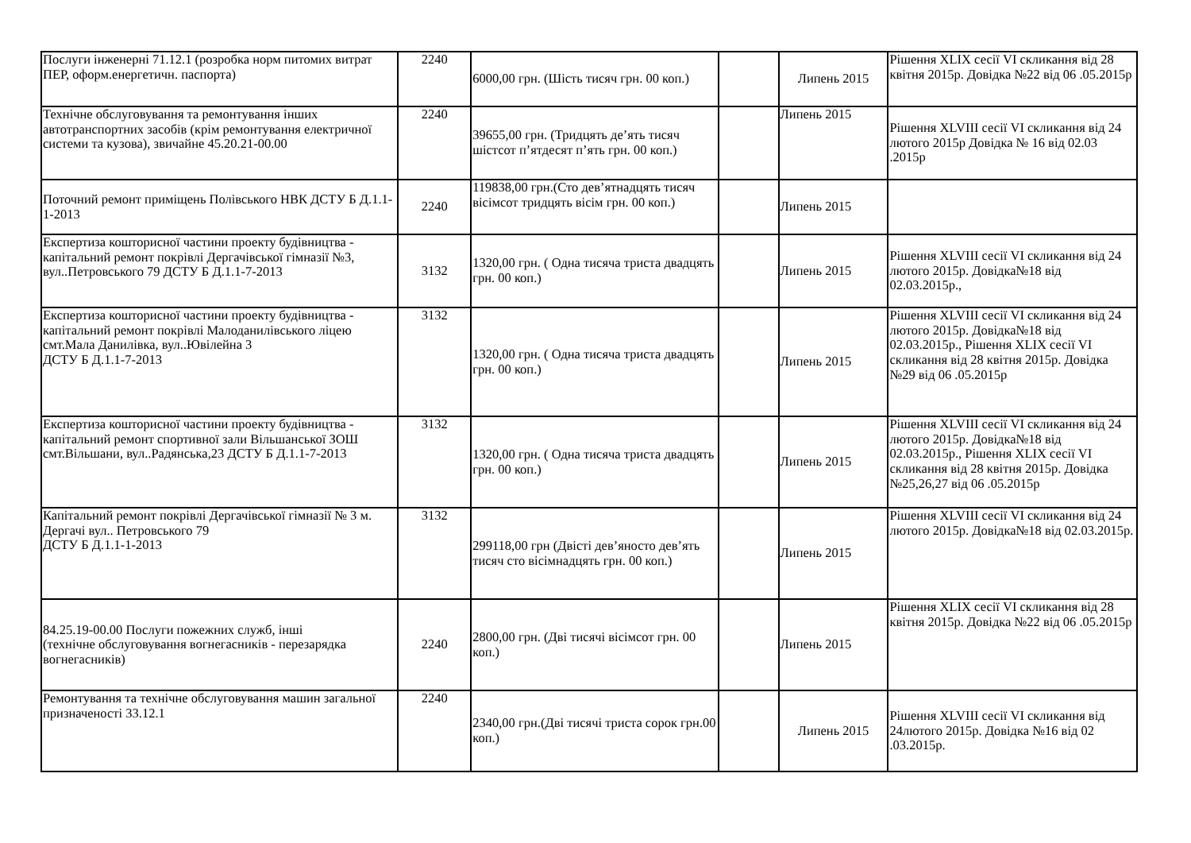| Послуги інженерні 71.12.1 (розробка норм питомих витрат ПЕР, оформ.енергетичн. паспорта) | 2240 | 6000,00 грн. (Шість тисяч грн. 00 коп.) | | Липень 2015 | Рішення XLIX сесії VI скликання від 28 квітня 2015р. Довідка №22 від 06 .05.2015р |
| Технічне обслуговування та ремонтування інших автотранспортних засобів (крім ремонтування електричної системи та кузова), звичайне 45.20.21-00.00 | 2240 | 39655,00 грн. (Тридцять де’ять тисяч шістсот п’ятдесят п’ять грн. 00 коп.) | | Липень 2015 | Рішення XLVIII сесії VI скликання від 24 лютого 2015р Довідка № 16 від 02.03 .2015р |
| Поточний ремонт приміщень Полівського НВК ДСТУ Б Д.1.1-1-2013 | 2240 | 119838,00 грн.(Сто дев’ятнадцять тисяч вісімсот тридцять вісім грн. 00 коп.) | | Липень 2015 | |
| Експертиза кошторисної частини проекту будівництва - капітальний ремонт покрівлі Дергачівської гімназії №3, вул..Петровського 79 ДСТУ Б Д.1.1-7-2013 | 3132 | 1320,00 грн. ( Одна тисяча триста двадцять грн. 00 коп.) | | Липень 2015 | Рішення XLVIII сесії VI скликання від 24 лютого 2015р. Довідка№18 від 02.03.2015р., |
| Експертиза кошторисної частини проекту будівництва - капітальний ремонт покрівлі Малоданилівського ліцею смт.Мала Данилівка, вул..Ювілейна 3 ДСТУ Б Д.1.1-7-2013 | 3132 | 1320,00 грн. ( Одна тисяча триста двадцять грн. 00 коп.) | | Липень 2015 | Рішення XLVIII сесії VI скликання від 24 лютого 2015р. Довідка№18 від 02.03.2015р., Рішення XLIX сесії VI скликання від 28 квітня 2015р. Довідка №29 від 06 .05.2015р |
| Експертиза кошторисної частини проекту будівництва - капітальний ремонт спортивної зали Вільшанської ЗОШ смт.Вільшани, вул..Радянська,23 ДСТУ Б Д.1.1-7-2013 | 3132 | 1320,00 грн. ( Одна тисяча триста двадцять грн. 00 коп.) | | Липень 2015 | Рішення XLVIII сесії VI скликання від 24 лютого 2015р. Довідка№18 від 02.03.2015р., Рішення XLIX сесії VI скликання від 28 квітня 2015р. Довідка №25,26,27 від 06 .05.2015р |
| Капітальний ремонт покрівлі Дергачівської гімназії № 3 м. Дергачі вул.. Петровського 79 ДСТУ Б Д.1.1-1-2013 | 3132 | 299118,00 грн (Двісті дев’яносто дев’ять тисяч сто вісімнадцять грн. 00 коп.) | | Липень 2015 | Рішення XLVIII сесії VI скликання від 24 лютого 2015р. Довідка№18 від 02.03.2015р. |
| 84.25.19-00.00 Послуги пожежних служб, інші (технічне обслуговування вогнегасників - перезарядка вогнегасників) | 2240 | 2800,00 грн. (Дві тисячі вісімсот грн. 00 коп.) | | Липень 2015 | Рішення XLIX сесії VI скликання від 28 квітня 2015р. Довідка №22 від 06 .05.2015р |
| Ремонтування та технічне обслуговування машин загальної призначеності 33.12.1 | 2240 | 2340,00 грн.(Дві тисячі триста сорок грн.00 коп.) | | Липень 2015 | Рішення XLVIII сесії VI скликання від 24лютого 2015р. Довідка №16 від 02 .03.2015р. |